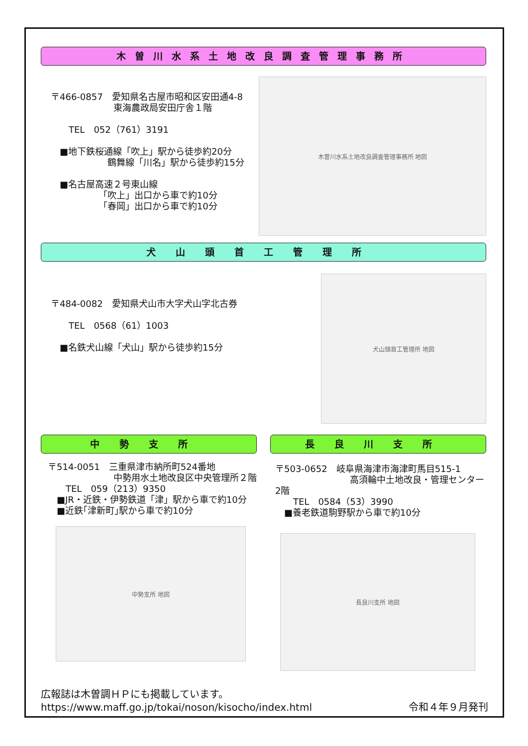木曽川水系土地改良調査管理事務所
〒466-0857　愛知県名古屋市昭和区安田通4-8
　　　　　　　東海農政局安田庁舎１階
　　TEL　052（761）3191
　■地下鉄桜通線「吹上」駅から徒歩約20分
　　　　　　 鶴舞線「川名」駅から徒歩約15分
　■名古屋高速２号東山線
　　　　　 「吹上」出口から車で約10分
　　　　　 「春岡」出口から車で約10分
木曽川水系土地改良調査管理事務所 地図
犬山頭首工管理所
〒484-0082　愛知県犬山市大字犬山字北古券
　　TEL　0568（61）1003
　■名鉄犬山線「犬山」駅から徒歩約15分
犬山頭首工管理所 地図
中勢支所
〒514-0051　三重県津市納所町524番地
　　　　　　　 中勢用水土地改良区中央管理所２階
　　TEL　059（213）9350
　■JR・近鉄・伊勢鉄道「津」駅から車で約10分
　■近鉄｢津新町｣駅から車で約10分
中勢支所 地図
長良川支所
〒503-0652　岐阜県海津市海津町馬目515-1
　　　　　　　　 高須輪中土地改良・管理センター2階
　　TEL　0584（53）3990
　■養老鉄道駒野駅から車で約10分
長良川支所 地図
広報誌は木曽調ＨＰにも掲載しています。
https://www.maff.go.jp/tokai/noson/kisocho/index.html
令和４年９月発刊